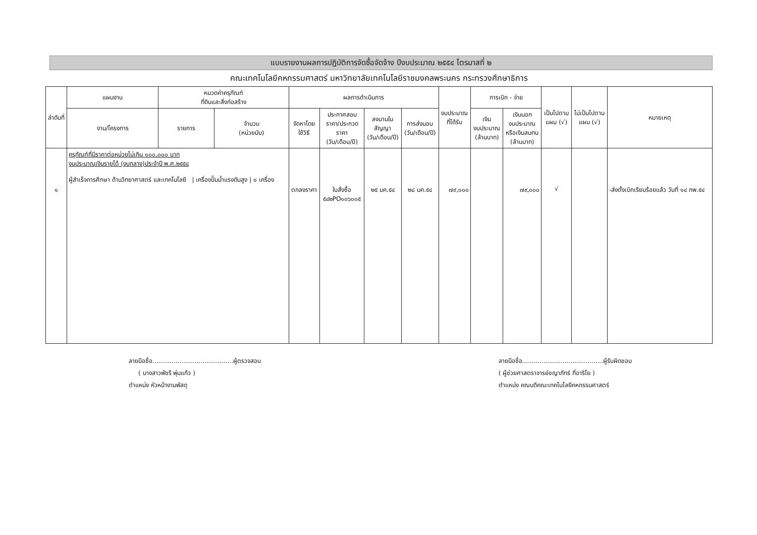แบบรายงานผลการปฏิบัติการจัดซื้อจัดจ้าง ปีงบประมาณ ๒๕๕๔ ไตรมาสที่ ๒
คณะเทคโนโลยีคหกรรมศาสตร์ มหาวิทยาลัยเทคโนโลยีราชมงคลพระนคร กระทรวงศึกษาธิการ
| ลำดับที่ | แผนงาน | หมวดค่าครุภัณฑ์ ที่ดินและสิ่งก่อสร้าง | | ผลการดำเนินการ | | | | งบประมาณ ที่ได้รับ | การเบิก - จ่าย | | เป็นไปตาม แผน (√) | ไม่เป็นไปตาม แผน (√) | หมายเหตุ |
| --- | --- | --- | --- | --- | --- | --- | --- | --- | --- | --- | --- | --- | --- |
| | งาน/โครงการ | รายการ | จำนวน (หน่วยนับ) | จัดหาโดย ใช้วิธี | ประกาศสอบ ราคา/ประกวด ราคา (วัน/เดือน/ปี) | ลงนามใน สัญญา (วัน/เดือน/ปี) | การส่งมอบ (วัน/เดือน/ปี) | | เงิน งบประมาณ (ล้านบาท) | เงินนอก งบประมาณ หรือเงินสมทบ (ล้านบาท) | | | |
| ๑ | ครุภัณฑ์ที่มีราคาต่อหน่วยไม่เกิน ๑๐๐,๐๐๐ บาท งบประมาณเงินรายได้ (งบกลาง)ประจำปี พ.ศ.๒๕๕๔ ผู้สำเร็จการศึกษา ด้านวิทยาศาสตร์ และเทคโนโลยี / เครื่องปั๊มน้ำแรงดันสูง / ๑ เครื่อง | | | ตกลงราคา | ใบสั่งซื้อ ๕๔๒PO๑๐๖๐๐๕ | ๒๕ มค.๕๔ | ๒๘ มค.๕๔ | ๗๙,๐๐๐ | | ๗๙,๐๐๐ | √ | | -ส่งตั้งเบิกเรียบร้อยแล้ว วันที่ ๑๔ กพ.๕๔ |
ลายมือชื่อ..........................................ผู้ตรวจสอบ
( นางสาวพัชรี พุ่มแก้ว )
ตำแหน่ง หัวหน้างานพัสดุ
ลายมือชื่อ..........................................ผู้รับผิดชอบ
( ผู้ช่วยศาสตราจารย์ชญาภัทร์ กี่อาริโย )
ตำแหน่ง คณบดีคณะเทคโนโลยีคหกรรมศาสตร์